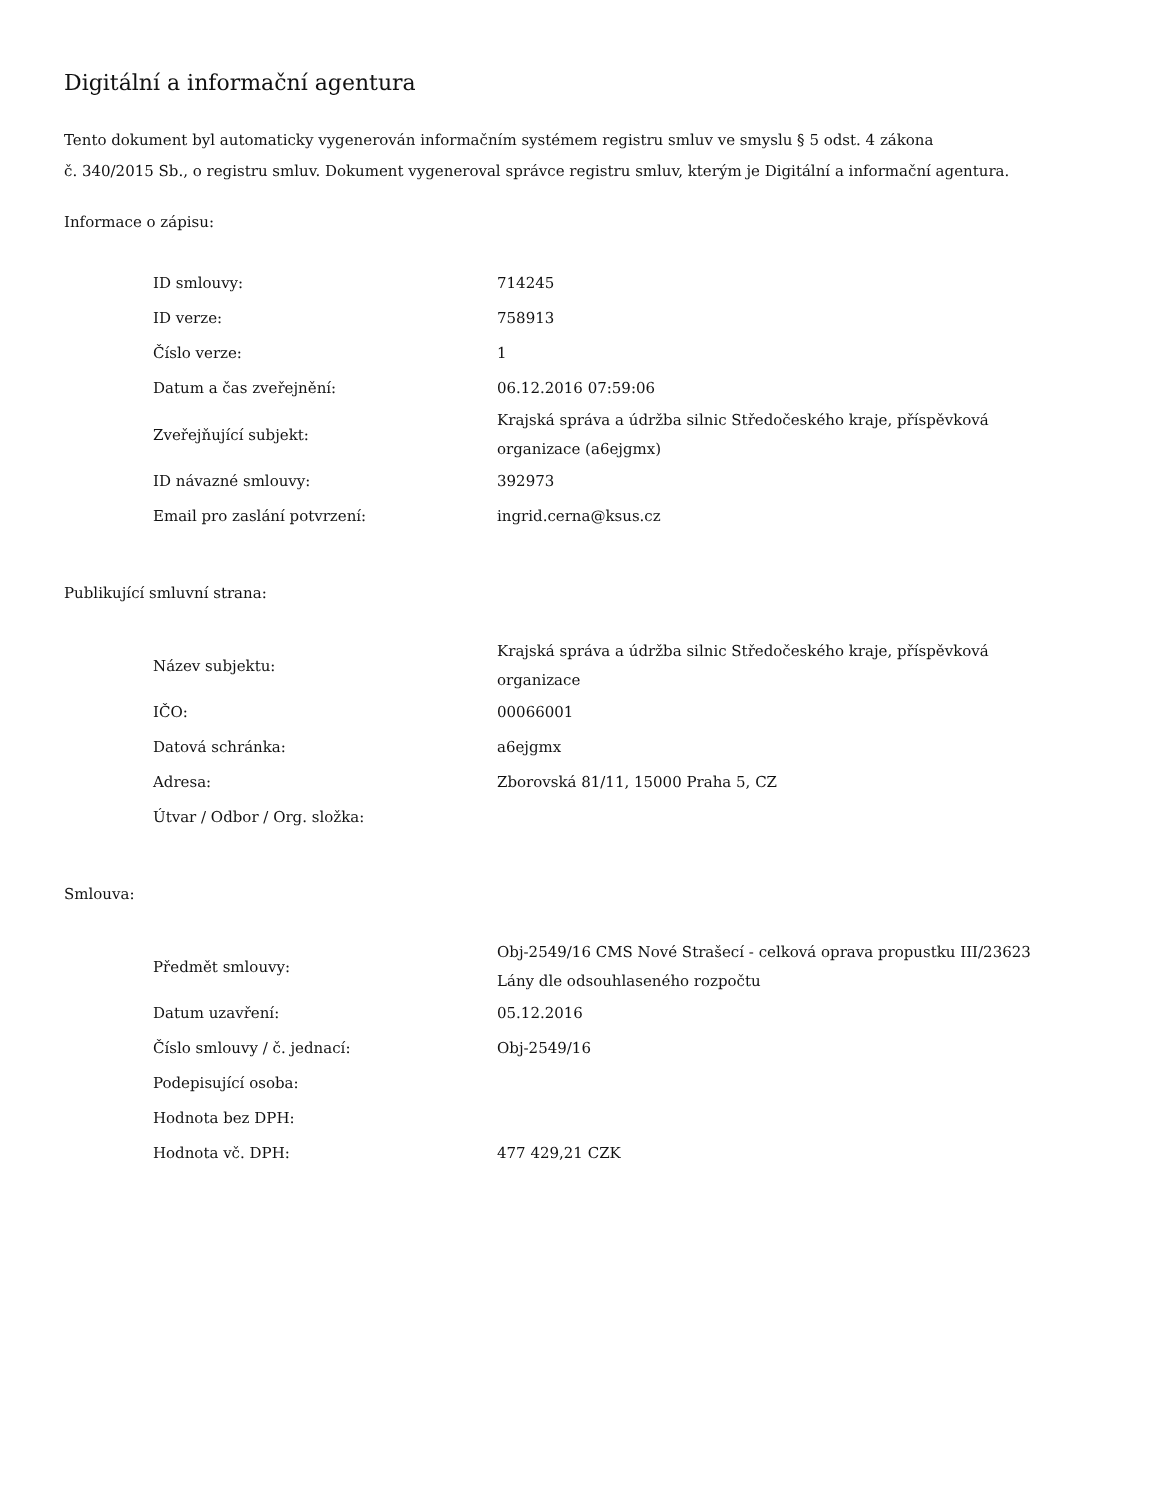Digitální a informační agentura
Tento dokument byl automaticky vygenerován informačním systémem registru smluv ve smyslu § 5 odst. 4 zákona
č. 340/2015 Sb., o registru smluv. Dokument vygeneroval správce registru smluv, kterým je Digitální a informační agentura.
Informace o zápisu:
| ID smlouvy: | 714245 |
| ID verze: | 758913 |
| Číslo verze: | 1 |
| Datum a čas zveřejnění: | 06.12.2016 07:59:06 |
| Zveřejňující subjekt: | Krajská správa a údržba silnic Středočeského kraje, příspěvková organizace (a6ejgmx) |
| ID návazné smlouvy: | 392973 |
| Email pro zaslání potvrzení: | ingrid.cerna@ksus.cz |
Publikující smluvní strana:
| Název subjektu: | Krajská správa a údržba silnic Středočeského kraje, příspěvková organizace |
| IČO: | 00066001 |
| Datová schránka: | a6ejgmx |
| Adresa: | Zborovská 81/11, 15000 Praha 5, CZ |
| Útvar / Odbor / Org. složka: | |
Smlouva:
| Předmět smlouvy: | Obj-2549/16 CMS Nové Strašecí - celková oprava propustku III/23623 Lány dle odsouhlaseného rozpočtu |
| Datum uzavření: | 05.12.2016 |
| Číslo smlouvy / č. jednací: | Obj-2549/16 |
| Podepisující osoba: | |
| Hodnota bez DPH: | |
| Hodnota vč. DPH: | 477 429,21 CZK |